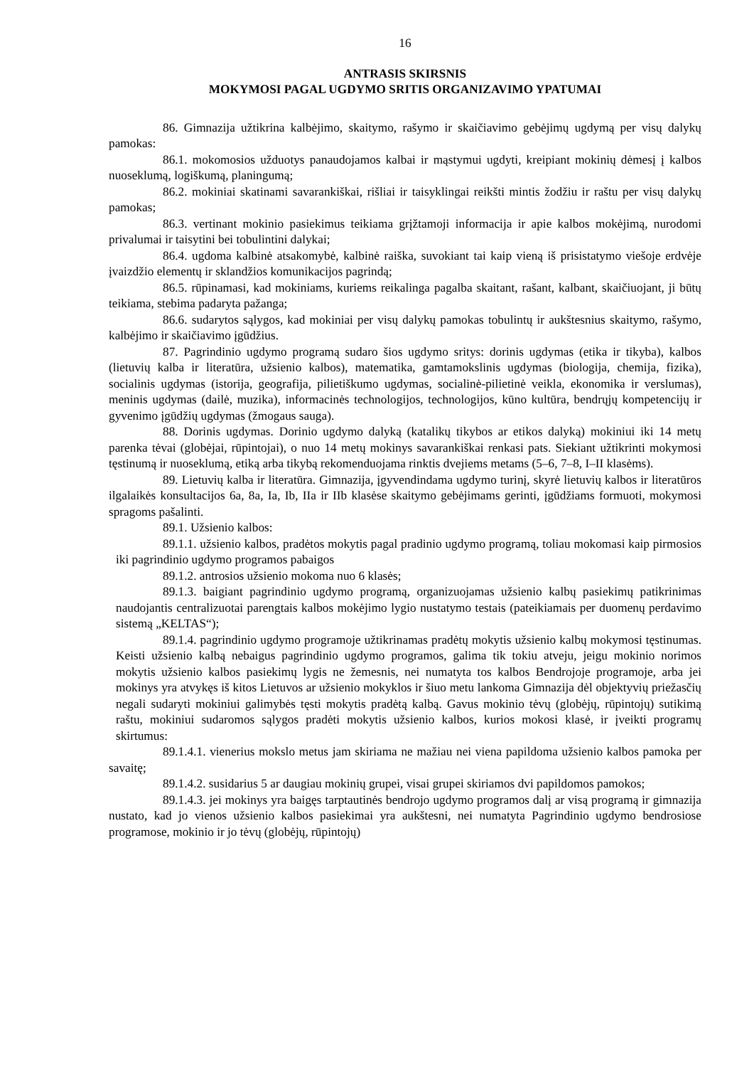16
ANTRASIS SKIRSNIS
MOKYMOSI PAGAL UGDYMO SRITIS ORGANIZAVIMO YPATUMAI
86. Gimnazija užtikrina kalbėjimo, skaitymo, rašymo ir skaičiavimo gebėjimų ugdymą per visų dalykų pamokas:
86.1. mokomosios užduotys panaudojamos kalbai ir mąstymui ugdyti, kreipiant mokinių dėmesį į kalbos nuoseklumą, logiškumą, planingumą;
86.2. mokiniai skatinami savarankiškai, rišliai ir taisyklingai reikšti mintis žodžiu ir raštu per visų dalykų pamokas;
86.3. vertinant mokinio pasiekimus teikiama grįžtamoji informacija ir apie kalbos mokėjimą, nurodomi privalumai ir taisytini bei tobulintini dalykai;
86.4. ugdoma kalbinė atsakomybė, kalbinė raiška, suvokiant tai kaip vieną iš prisistatymo viešoje erdvėje įvaizdžio elementų ir sklandžios komunikacijos pagrindą;
86.5. rūpinamasi, kad mokiniams, kuriems reikalinga pagalba skaitant, rašant, kalbant, skaičiuojant, ji būtų teikiama, stebima padaryta pažanga;
86.6. sudarytos sąlygos, kad mokiniai per visų dalykų pamokas tobulintų ir aukštesnius skaitymo, rašymo, kalbėjimo ir skaičiavimo įgūdžius.
87. Pagrindinio ugdymo programą sudaro šios ugdymo sritys: dorinis ugdymas (etika ir tikyba), kalbos (lietuvių kalba ir literatūra, užsienio kalbos), matematika, gamtamokslinis ugdymas (biologija, chemija, fizika), socialinis ugdymas (istorija, geografija, pilietiškumo ugdymas, socialinė-pilietinė veikla, ekonomika ir verslumas), meninis ugdymas (dailė, muzika), informacinės technologijos, technologijos, kūno kultūra, bendrųjų kompetencijų ir gyvenimo įgūdžių ugdymas (žmogaus sauga).
88. Dorinis ugdymas. Dorinio ugdymo dalyką (katalikų tikybos ar etikos dalyką) mokiniui iki 14 metų parenka tėvai (globėjai, rūpintojai), o nuo 14 metų mokinys savarankiškai renkasi pats. Siekiant užtikrinti mokymosi tęstinumą ir nuoseklumą, etiką arba tikybą rekomenduojama rinktis dvejiems metams (5–6, 7–8, I–II klasėms).
89. Lietuvių kalba ir literatūra. Gimnazija, įgyvendindama ugdymo turinį, skyrė lietuvių kalbos ir literatūros ilgalaikės konsultacijos 6a, 8a, Ia, Ib, IIa ir IIb klasėse skaitymo gebėjimams gerinti, įgūdžiams formuoti, mokymosi spragoms pašalinti.
89.1. Užsienio kalbos:
89.1.1. užsienio kalbos, pradėtos mokytis pagal pradinio ugdymo programą, toliau mokomasi kaip pirmosios iki pagrindinio ugdymo programos pabaigos
89.1.2. antrosios užsienio mokoma nuo 6 klasės;
89.1.3. baigiant pagrindinio ugdymo programą, organizuojamas užsienio kalbų pasiekimų patikrinimas naudojantis centralizuotai parengtais kalbos mokėjimo lygio nustatymo testais (pateikiamais per duomenų perdavimo sistemą „KELTAS“);
89.1.4. pagrindinio ugdymo programoje užtikrinamas pradėtų mokytis užsienio kalbų mokymosi tęstinumas. Keisti užsienio kalbą nebaigus pagrindinio ugdymo programos, galima tik tokiu atveju, jeigu mokinio norimos mokytis užsienio kalbos pasiekimų lygis ne žemesnis, nei numatyta tos kalbos Bendrojoje programoje, arba jei mokinys yra atvykęs iš kitos Lietuvos ar užsienio mokyklos ir šiuo metu lankoma Gimnazija dėl objektyvių priežasčių negali sudaryti mokiniui galimybės tęsti mokytis pradėtą kalbą. Gavus mokinio tėvų (globėjų, rūpintojų) sutikimą raštu, mokiniui sudaromos sąlygos pradėti mokytis užsienio kalbos, kurios mokosi klasė, ir įveikti programų skirtumus:
89.1.4.1. vienerius mokslo metus jam skiriama ne mažiau nei viena papildoma užsienio kalbos pamoka per savaitę;
89.1.4.2. susidarius 5 ar daugiau mokinių grupei, visai grupei skiriamos dvi papildomos pamokos;
89.1.4.3. jei mokinys yra baigęs tarptautinės bendrojo ugdymo programos dalį ar visą programą ir gimnazija nustato, kad jo vienos užsienio kalbos pasiekimai yra aukštesni, nei numatyta Pagrindinio ugdymo bendrosiose programose, mokinio ir jo tėvų (globėjų, rūpintojų)